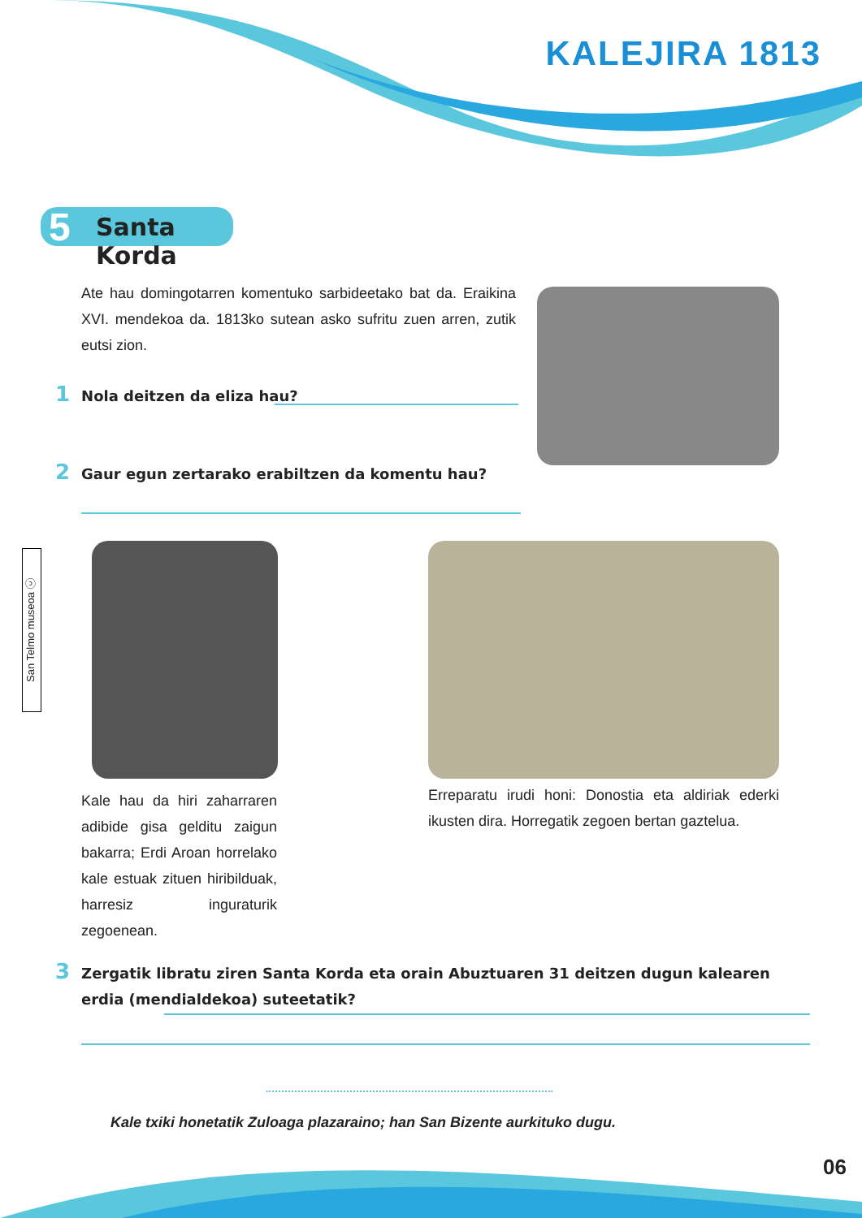KALEJIRA 1813
5 Santa Korda
Ate hau domingotarren komentuko sarbideetako bat da. Eraikina XVI. mendekoa da. 1813ko sutean asko sufritu zuen arren, zutik eutsi zion.
1 Nola deitzen da eliza hau?
2 Gaur egun zertarako erabiltzen da komentu hau?
San Telmo museoa ⓒ
Kale hau da hiri zaharraren adibide gisa gelditu zaigun bakarra; Erdi Aroan horrelako kale estuak zituen hiribilduak, harresiz inguraturik zegoenean.
Erreparatu irudi honi: Donostia eta aldiriak ederki ikusten dira. Horregatik zegoen bertan gaztelua.
3 Zergatik libratu ziren Santa Korda eta orain Abuztuaren 31 deitzen dugun kalearen erdia (mendialdekoa) suteetatik?
Kale txiki honetatik Zuloaga plazaraino; han San Bizente aurkituko dugu.
06